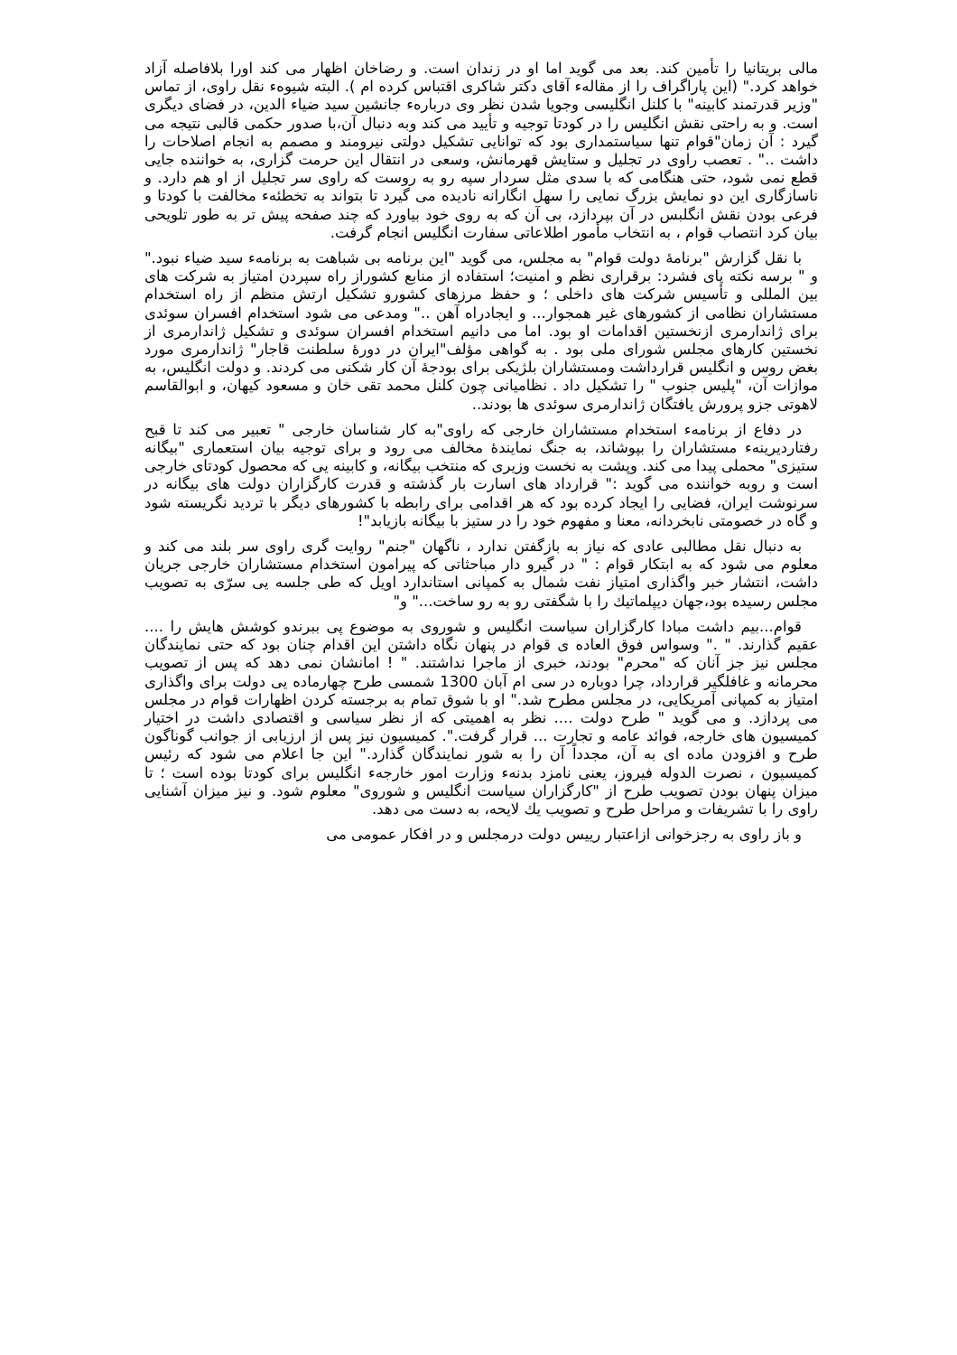مالی بریتانیا را تأمین کند. بعد می گوید اما او در زندان است. و رضاخان اظهار می کند اورا بلافاصله آزاد خواهد کرد." (این پاراگراف را از مقالهء آقای دکتر شاکری اقتباس کرده ام ). البته شیوهء نقل راوی، از تماس "وزیر قدرتمند کابینه" با کلنل انگلیسی وجویا شدن نظر وی دربارهء جانشین سید ضیاء الدین، در فضای دیگری است. و به راحتی نقش انگلیس را در کودتا توجیه و تأیید می کند وبه دنبال آن،با صدور حکمی قالبی نتیجه می گیرد : آن زمان"قوام تنها سیاستمداری بود که توانایی تشکیل دولتی نیرومند و مصمم به انجام اصلاحات را داشت .." . تعصب راوی در تجلیل و ستایش قهرمانش، وسعی در انتقال این حرمت گزاری، به خواننده جایی قطع نمی شود، حتی هنگامی که با سدی مثل سردار سپه رو به روست که راوی سر تجلیل از او هم دارد. و ناسازگاری این دو نمایش بزرگ نمایی را سهل انگارانه نادیده می گیرد تا بتواند به تخطئهء مخالفت با کودتا و فرعی بودن نقش انگلبس در آن بپردازد، بی آن که به روی خود بیاورد که چند صفحه پیش تر به طور تلویحی بیان کرد انتصاب قوام ، به انتخاب مأمور اطلاعاتی سفارت انگلیس انجام گرفت.
با نقل گزارش "برنامهٔ دولت قوام" به مجلس، می گوید "این برنامه بی شباهت به برنامهء سید ضیاء نبود." و " برسه نکته پای فشرد: برقراری نظم و امنیت؛ استفاده از منابع کشوراز راه سپردن امتیاز به شرکت های بین المللی و تأسیس شرکت های داخلی ؛ و حفظ مرزهای کشورو تشکیل ارتش منظم از راه استخدام مستشاران نظامی از کشورهای غیر همجوار... و ایجادراه آهن .." ومدعی می شود استخدام افسران سوئدی برای ژاندارمری ازنخستین اقدامات او بود. اما می دانیم استخدام افسران سوئدی و تشکیل ژاندارمری از نخستین کارهای مجلس شورای ملی بود . به گواهی مؤلف"ایران در دورهٔ سلطنت قاجار" ژاندارمری مورد بغض روس و انگلیس قرارداشت ومستشاران بلژیکی برای بودجهٔ آن کار شکنی می کردند. و دولت انگلیس، به موازات آن، "پلیس جنوب " را تشکیل داد . نظامیانی چون کلنل محمد تقی خان و مسعود کیهان، و ابوالقاسم لاهوتی جزو پرورش یافتگان ژاندارمری سوئدی ها بودند..
در دفاع از برنامهء استخدام مستشاران خارجی که راوی"به کار شناسان خارجی " تعبیر می کند تا قبح رفتاردیرینهء مستشاران را بپوشاند، به جنگ نمایندهٔ مخالف می رود و برای توجیه بیان استعماری "بیگانه ستیزی" محملی پیدا می کند. وپشت به نخست وزیری که منتخب بیگانه، و کابینه یی که محصول کودتای خارجی است و روبه خواننده می گوید :" قرارداد های اسارت بار گذشته و قدرت کارگزاران دولت های بیگانه در سرنوشت ایران، فضایی را ایجاد کرده بود که هر اقدامی برای رابطه با کشورهای دیگر با تردید نگریسته شود و گاه در خصومتی نابخردانه، معنا و مفهوم خود را در ستیز با بیگانه بازیابد"!
به دنبال نقل مطالبی عادی که نیاز به بازگفتن ندارد ، ناگهان "جنم" روایت گری راوی سر بلند می کند و معلوم می شود که به ابتکار قوام : " در گیرو دار مباحثاتی که پیرامون استخدام مستشاران خارجی جریان داشت، انتشار خبر واگذاری امتیاز نفت شمال به کمپانی استاندارد اویل که طی جلسه یی سرّی به تصویب مجلس رسیده بود،جهان دیپلماتیك را با شگفتی رو به رو ساخت..." و"
قوام...بیم داشت مبادا کارگزاران سیاست انگلیس و شوروی به موضوع پی ببرندو کوشش هایش را .... عقیم گذارند. " ." وسواس فوق العاده ی قوام در پنهان نگاه داشتن این اقدام چنان بود که حتی نمایندگان مجلس نیز جز آنان که "محرم" بودند، خبری از ماجرا نداشتند. " ! امانشان نمی دهد که پس از تصویب محرمانه و غافلگیر قرارداد، چرا دوباره در سی ام آبان 1300 شمسی طرح چهارماده یی دولت برای واگذاری امتیاز به کمپانی آمریکایی، در مجلس مطرح شد." او با شوق تمام به برجسته کردن اظهارات قوام در مجلس می پردازد. و می گوید " طرح دولت .... نظر به اهمیتی که از نظر سیاسی و اقتصادی داشت در اختیار کمیسیون های خارجه، فوائد عامه و تجارت ... قرار گرفت.". کمیسیون نیز پس از ارزیابی از جوانب گوناگون طرح و افزودن ماده ای به آن، مجدداً آن را به شور نمایندگان گذارد." این جا اعلام می شود که رئیس کمیسیون ، نصرت الدوله فیروز، یعنی نامزد بدنهء وزارت امور خارجهء انگلیس برای کودتا بوده است ؛ تا میزان پنهان بودن تصویب طرح از "کارگزاران سیاست انگلیس و شوروی" معلوم شود. و نیز میزان آشنایی راوی را با تشریفات و مراحل طرح و تصویب یك لایحه، به دست می دهد.
و باز راوی به رجزخوانی ازاعتبار رییس دولت درمجلس و در افکار عمومی می